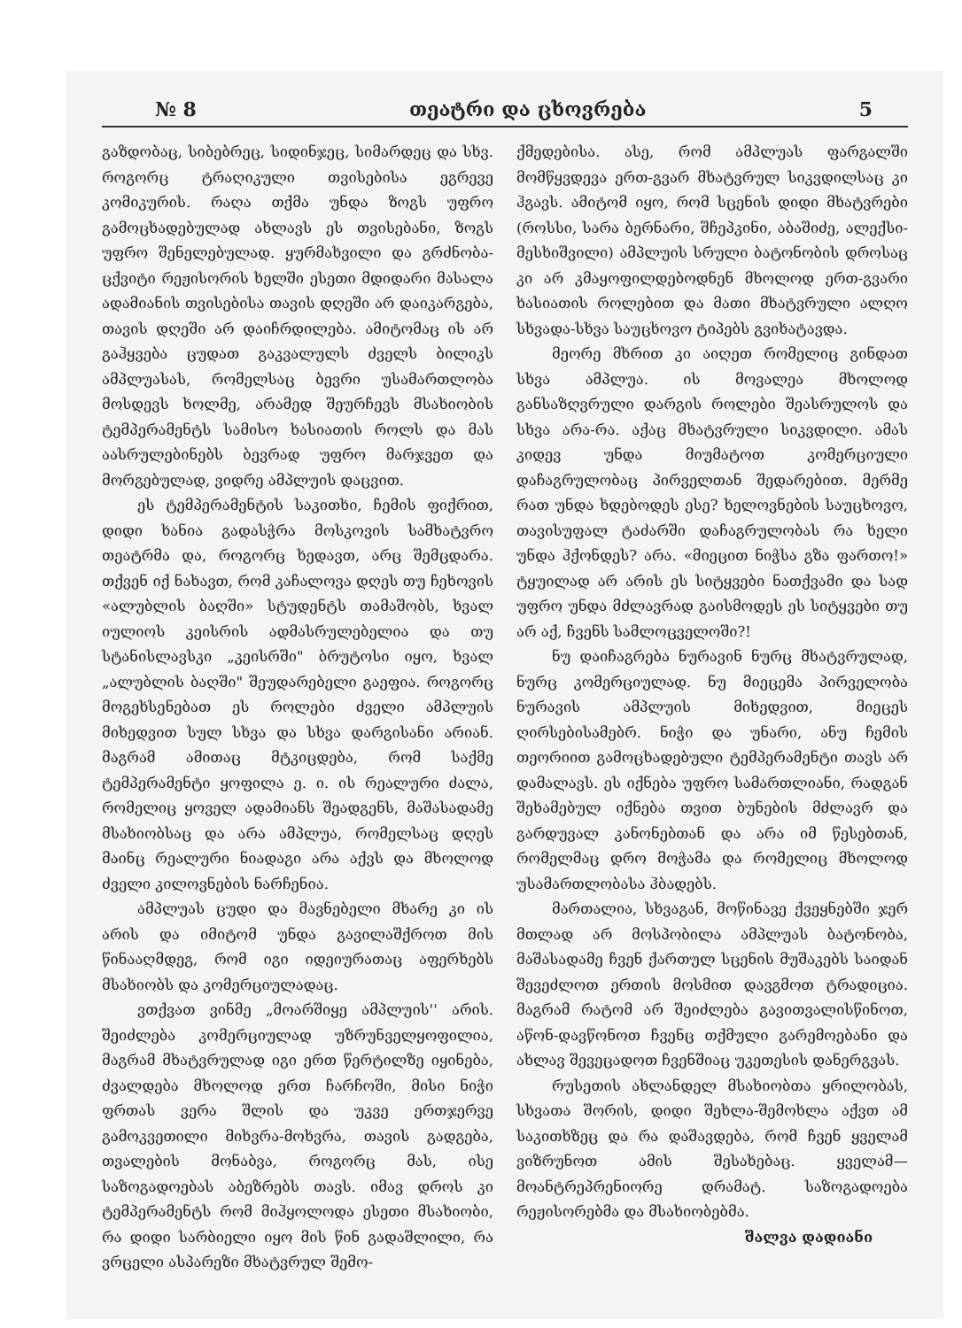№ 8 თეატრი და ცხოვრება 5
გაზდობაც, სიბებრეც, სიდინჯეც, სიმარდეც და სხვ. როგორც ტრაღიკული თვისებისა ეგრევე კომიკურის. რაღა თქმა უნდა ზოგს უფრო გამოცხადებულად ახლავს ეს თვისებანი, ზოგს უფრო შენელებულად. ყურმახვილი და გრძნობა-ცქვიტი რეჟისორის ხელში ესეთი მდიდარი მასალა ადამიანის თვისებისა თავის დღეში არ დაიკარგება, თავის დღეში არ დაიჩრდილება. ამიტომაც ის არ გაჰყვება ცუდათ გაკვალულს ძველს ბილიკს ამპლუასას, რომელსაც ბევრი უსამართლობა მოსდევს ხოლმე, არამედ შეურჩევს მსახიობის ტემპერამენტს სამისო ხასიათის როლს და მას აასრულებინებს ბევრად უფრო მარჯვეთ და მორგებულად, ვიდრე ამპლუის დაცვით.
ეს ტემპერამენტის საკითხი, ჩემის ფიქრით, დიდი ხანია გადასჭრა მოსკოვის სამხატვრო თეატრმა და, როგორც ხედავთ, არც შემცდარა. თქვენ იქ ნახავთ, რომ კაჩალოვა დღეს თუ ჩეხოვის «ალუბლის ბაღში» სტუდენტს თამაშობს, ხვალ იულიოს კეისრის ადმასრულებელია და თუ სტანისლავსკი „კეისრში" ბრუტოსი იყო, ხვალ „ალუბლის ბაღში" შეუდარებელი გაეფია. როგორც მოგეხსენებათ ეს როლები ძველი ამპლუის მიხედვით სულ სხვა და სხვა დარგისანი არიან. მაგრამ ამითაც მტკიცდება, რომ საქმე ტემპერამენტი ყოფილა ე. ი. ის რეალური ძალა, რომელიც ყოველ ადამიანს შეადგენს, მაშასადამე მსახიობსაც და არა ამპლუა, რომელსაც დღეს მაინც რეალური ნიადაგი არა აქვს და მხოლოდ ძველი კილოვნების ნარჩენია.
ამპლუას ცუდი და მავნებელი მხარე კი ის არის და იმიტომ უნდა გავილაშქროთ მის წინააღმდეგ, რომ იგი იდეიურათაც აფერხებს მსახიობს და კომერციულადაც.
ვთქვათ ვინმე „მოარშიყე ამპლუის'' არის. შეიძლება კომერციულად უზრუნველყოფილია, მაგრამ მხატვრულად იგი ერთ წერტილზე იყინება, ძვალდება მხოლოდ ერთ ჩარჩოში, მისი ნიჭი ფრთას ვერა შლის და უკვე ერთჯერვე გამოკვეთილი მიხვრა-მოხვრა, თავის გადგება, თვალების მონაბვა, როგორც მას, ისე საზოგადოებას აბეზრებს თავს. იმავ დროს კი ტემპერამენტს რომ მიჰყოლოდა ესეთი მსახიობი, რა დიდი სარბიელი იყო მის წინ გადაშლილი, რა ვრცელი ასპარეზი მხატვრულ შემო-
ქმედებისა. ასე, რომ ამპლუას ფარგალში მომწყვდევა ერთ-გვარ მხატვრულ სიკვდილსაც კი ჰგავს. ამიტომ იყო, რომ სცენის დიდი მხატვრები (როსსი, სარა ბერნარი, შჩეპკინი, აბაშიძე, ალექსი-მესხიშვილი) ამპლუის სრული ბატონობის დროსაც კი არ კმაყოფილდებოდნენ მხოლოდ ერთ-გვარი ხასიათის როლებით და მათი მხატვრული ალღო სხვადა-სხვა საუცხოვო ტიპებს გვიხატავდა.
მეორე მხრით კი აიღეთ რომელიც გინდათ სხვა ამპლუა. ის მოვალეა მხოლოდ განსაზღვრული დარგის როლები შეასრულოს და სხვა არა-რა. აქაც მხატვრული სიკვდილი. ამას კიდევ უნდა მიუმატოთ კომერციული დაჩაგრულობაც პირველთან შედარებით. მერმე რათ უნდა ხდებოდეს ესე? ხელოვნების საუცხოვო, თავისუფალ ტაძარში დაჩაგრულობას რა ხელი უნდა ჰქონდეს? არა. «მიეცით ნიჭსა გზა ფართო!» ტყუილად არ არის ეს სიტყვები ნათქვამი და სად უფრო უნდა მძლავრად გაისმოდეს ეს სიტყვები თუ არ აქ, ჩვენს სამლოცველოში?!
ნუ დაიჩაგრება ნურავინ ნურც მხატვრულად, ნურც კომერციულად. ნუ მიეცემა პირველობა ნურავის ამპლუის მიხედვით, მიეცეს ღირსებისამებრ. ნიჭი და უნარი, ანუ ჩემის თეორიით გამოცხადებული ტემპერამენტი თავს არ დამალავს. ეს იქნება უფრო სამართლიანი, რადგან შეხამებულ იქნება თვით ბუნების მძლავრ და გარდუვალ კანონებთან და არა იმ წესებთან, რომელმაც დრო მოჭამა და რომელიც მხოლოდ უსამართლობასა ჰბადებს.
მართალია, სხვაგან, მოწინავე ქვეყნებში ჯერ მთლად არ მოსპობილა ამპლუას ბატონობა, მაშასადამე ჩვენ ქართულ სცენის მუშაკებს საიდან შევეძლოთ ერთის მოსმით დავგმოთ ტრადიცია. მაგრამ რატომ არ შეიძლება გავითვალისწინოთ, აწონ-დავწონოთ ჩვენც თქმული გარემოებანი და ახლავ შევეცადოთ ჩვენშიაც უკეთესის დანერგვას.
რუსეთის ახლანდელ მსახიობთა ყრილობას, სხვათა შორის, დიდი შეხლა-შემოხლა აქვთ ამ საკითხზეც და რა დაშავდება, რომ ჩვენ ყველამ ვიზრუნოთ ამის შესახებაც. ყველამ— მოანტრეპრენიორე დრამატ. საზოგადოება რეჟისორებმა და მსახიობებმა.
შალვა დადიანი